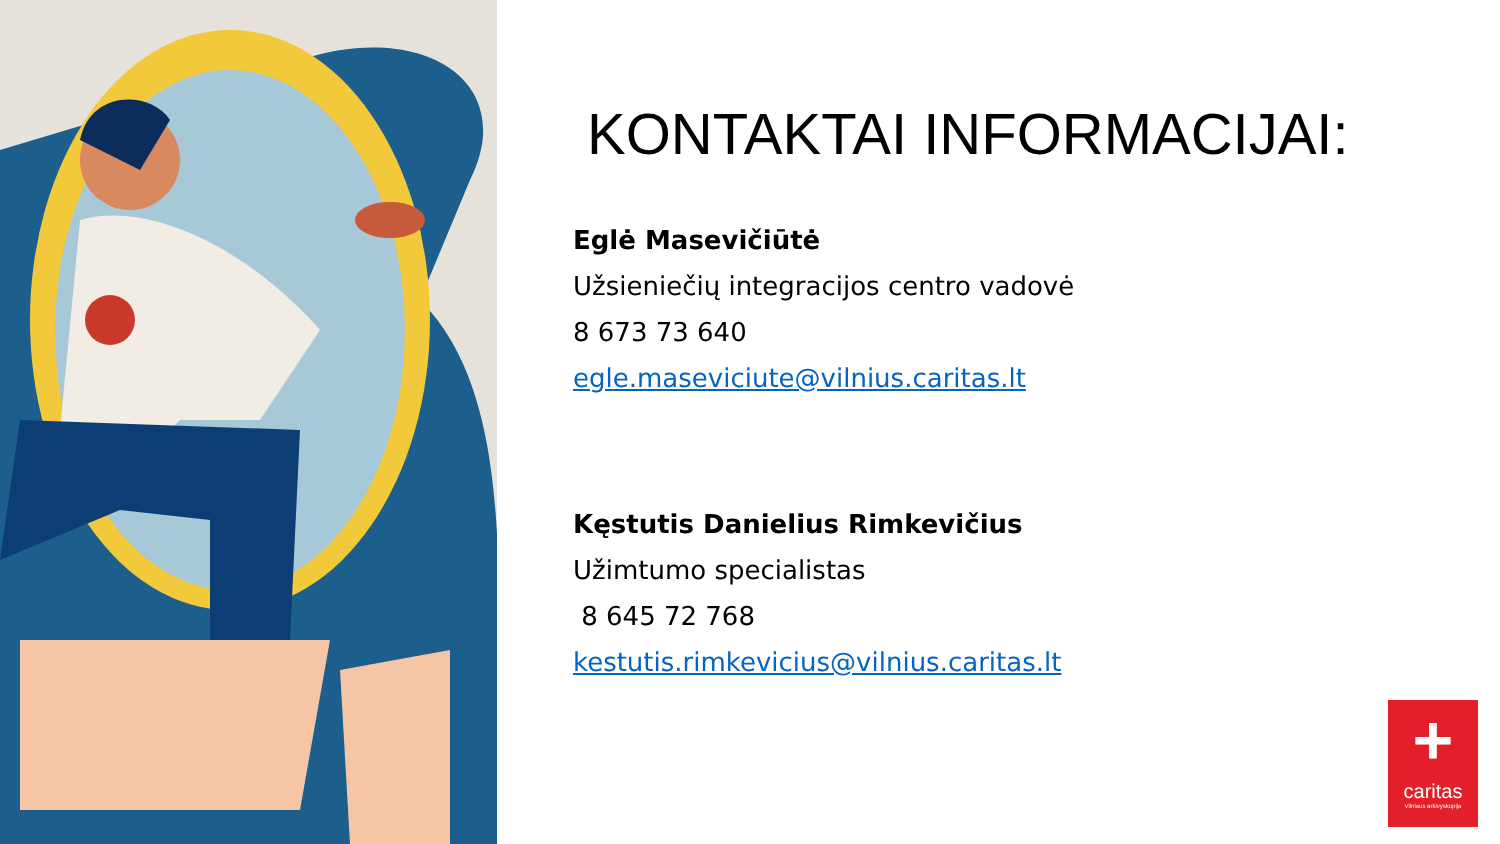KONTAKTAI INFORMACIJAI:
Eglė Masevičiūtė
Užsieniečių integracijos centro vadovė
8 673 73 640
egle.maseviciute@vilnius.caritas.lt
Kęstutis Danielius Rimkevičius
Užimtumo specialistas
8 645 72 768
kestutis.rimkevicius@vilnius.caritas.lt
+
caritas
Vilniaus arkivyskupija